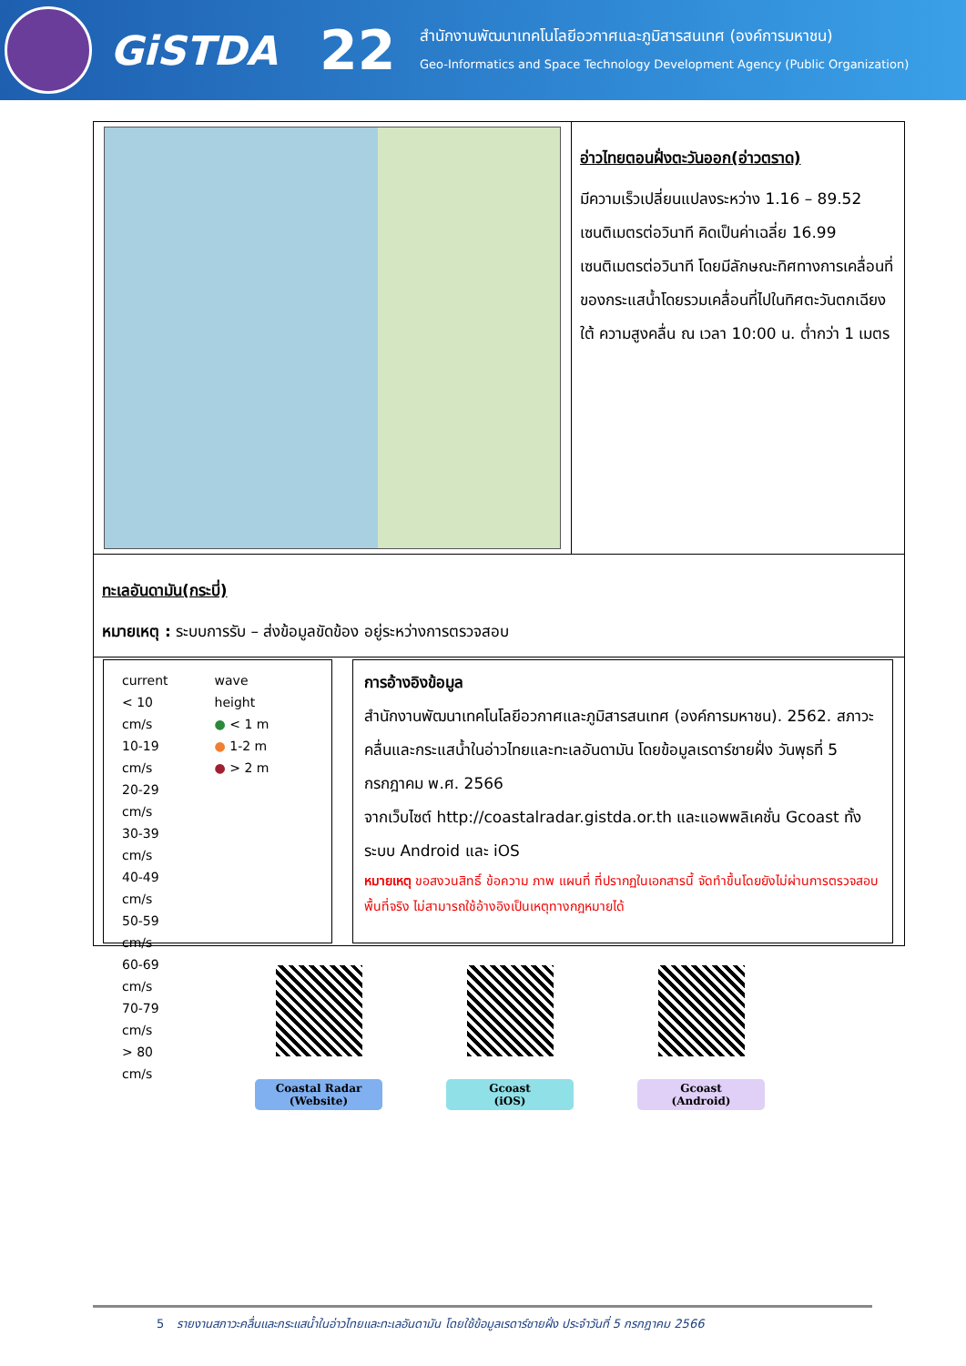GiSTDA
22
สำนักงานพัฒนาเทคโนโลยีอวกาศและภูมิสารสนเทศ (องค์การมหาชน)
Geo-Informatics and Space Technology Development Agency (Public Organization)
| | อ่าวไทยตอนฝั่งตะวันออก(อ่าวตราด) มีความเร็วเปลี่ยนแปลงระหว่าง 1.16 – 89.52 เซนติเมตรต่อวินาที คิดเป็นค่าเฉลี่ย 16.99 เซนติเมตรต่อวินาที โดยมีลักษณะทิศทางการเคลื่อนที่ของกระแสน้ำโดยรวมเคลื่อนที่ไปในทิศตะวันตกเฉียงใต้ ความสูงคลื่น ณ เวลา 10:00 น. ต่ำกว่า 1 เมตร |
| ทะเลอันดามัน(กระบี่) หมายเหตุ : ระบบการรับ – ส่งข้อมูลขัดข้อง อยู่ระหว่างการตรวจสอบ | |
| current < 10 cm/s 10-19 cm/s 20-29 cm/s 30-39 cm/s 40-49 cm/s 50-59 cm/s 60-69 cm/s 70-79 cm/s > 80 cm/s wave height ● < 1 m ● 1-2 m ● > 2 m การอ้างอิงข้อมูล สำนักงานพัฒนาเทคโนโลยีอวกาศและภูมิสารสนเทศ (องค์การมหาชน). 2562. สภาวะคลื่นและกระแสน้ำในอ่าวไทยและทะเลอันดามัน โดยข้อมูลเรดาร์ชายฝั่ง วันพุธที่ 5 กรกฎาคม พ.ศ. 2566 จากเว็บไซต์ http://coastalradar.gistda.or.th และแอพพลิเคชั่น Gcoast ทั้งระบบ Android และ iOS หมายเหตุ ขอสงวนสิทธิ์ ข้อความ ภาพ แผนที่ ที่ปรากฏในเอกสารนี้ จัดทำขึ้นโดยยังไม่ผ่านการตรวจสอบพื้นที่จริง ไม่สามารถใช้อ้างอิงเป็นเหตุทางกฎหมายได้ | |
Coastal Radar
(Website)
Gcoast
(iOS)
Gcoast
(Android)
5 รายงานสภาวะคลื่นและกระแสน้ำในอ่าวไทยและทะเลอันดามัน โดยใช้ข้อมูลเรดาร์ชายฝั่ง ประจำวันที่ 5 กรกฎาคม 2566